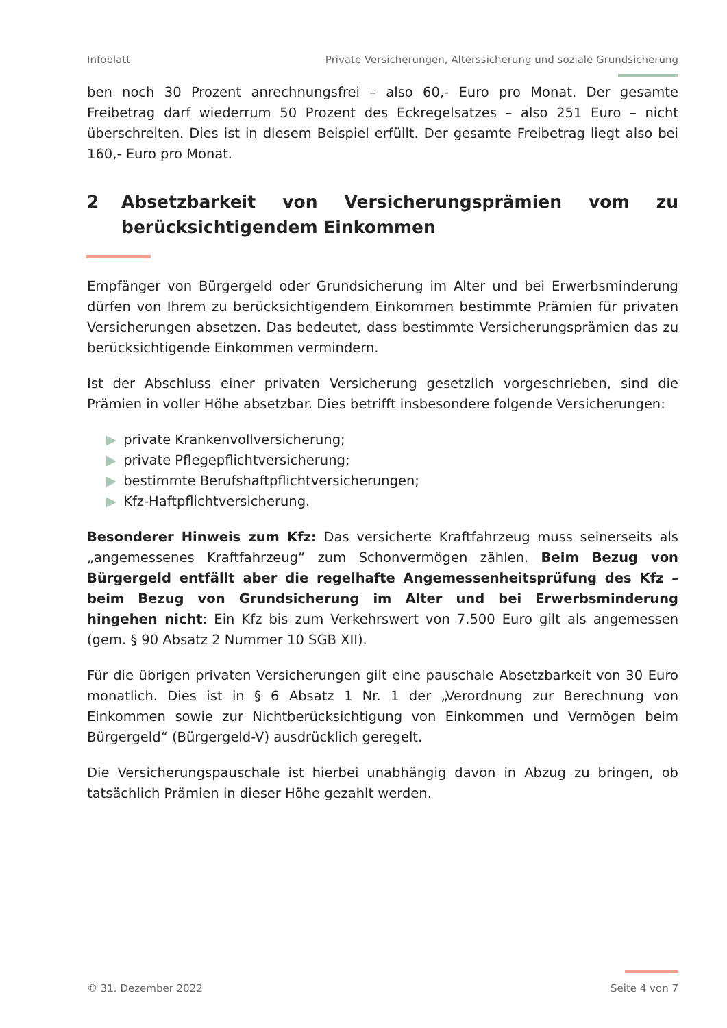Infoblatt Private Versicherungen, Alterssicherung und soziale Grundsicherung
ben noch 30 Prozent anrechnungsfrei – also 60,- Euro pro Monat. Der gesamte Freibetrag darf wiederrum 50 Prozent des Eckregelsatzes – also 251 Euro – nicht überschreiten. Dies ist in diesem Beispiel erfüllt. Der gesamte Freibetrag liegt also bei 160,- Euro pro Monat.
2 Absetzbarkeit von Versicherungsprämien vom zu berücksichtigendem Einkommen
Empfänger von Bürgergeld oder Grundsicherung im Alter und bei Erwerbsminderung dürfen von Ihrem zu berücksichtigendem Einkommen bestimmte Prämien für privaten Versicherungen absetzen. Das bedeutet, dass bestimmte Versicherungsprämien das zu berücksichtigende Einkommen vermindern.
Ist der Abschluss einer privaten Versicherung gesetzlich vorgeschrieben, sind die Prämien in voller Höhe absetzbar. Dies betrifft insbesondere folgende Versicherungen:
▶ private Krankenvollversicherung;
▶ private Pflegepflichtversicherung;
▶ bestimmte Berufshaftpflichtversicherungen;
▶ Kfz-Haftpflichtversicherung.
Besonderer Hinweis zum Kfz: Das versicherte Kraftfahrzeug muss seinerseits als „angemessenes Kraftfahrzeug“ zum Schonvermögen zählen. Beim Bezug von Bürgergeld entfällt aber die regelhafte Angemessenheitsprüfung des Kfz – beim Bezug von Grundsicherung im Alter und bei Erwerbsminderung hingehen nicht: Ein Kfz bis zum Verkehrswert von 7.500 Euro gilt als angemessen (gem. § 90 Absatz 2 Nummer 10 SGB XII).
Für die übrigen privaten Versicherungen gilt eine pauschale Absetzbarkeit von 30 Euro monatlich. Dies ist in § 6 Absatz 1 Nr. 1 der „Verordnung zur Berechnung von Einkommen sowie zur Nichtberücksichtigung von Einkommen und Vermögen beim Bürgergeld“ (Bürgergeld-V) ausdrücklich geregelt.
Die Versicherungspauschale ist hierbei unabhängig davon in Abzug zu bringen, ob tatsächlich Prämien in dieser Höhe gezahlt werden.
© 31. Dezember 2022 Seite 4 von 7